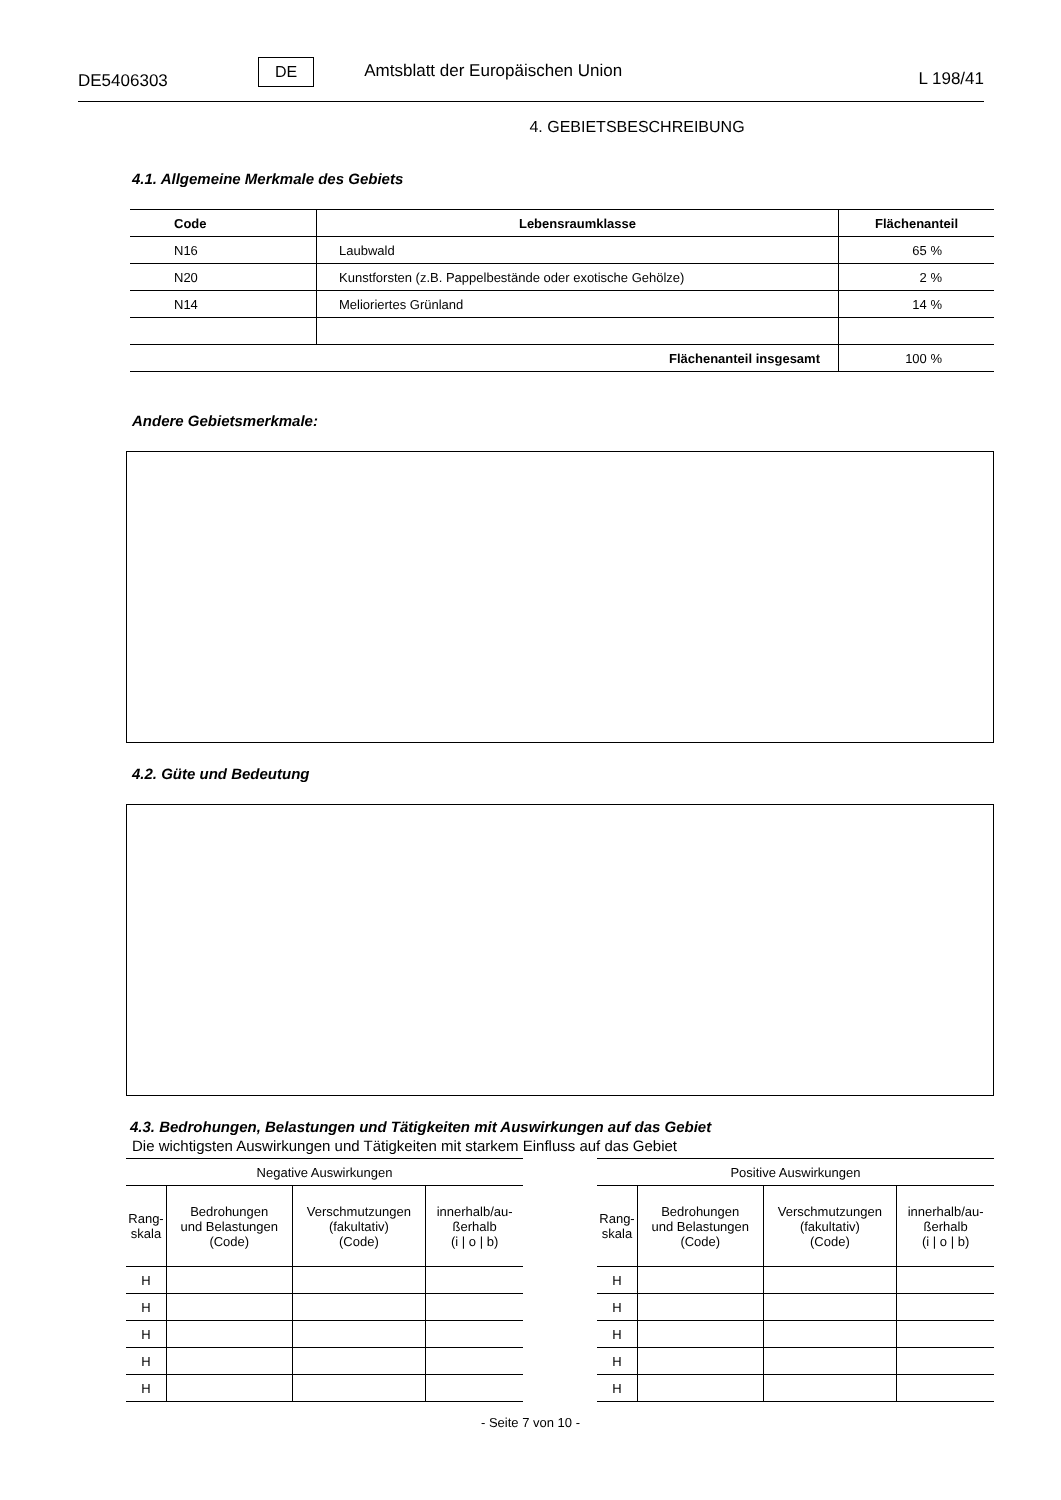DE5406303 DE Amtsblatt der Europäischen Union L 198/41
4. GEBIETSBESCHREIBUNG
4.1. Allgemeine Merkmale des Gebiets
| Code | Lebensraumklasse | Flächenanteil |
| --- | --- | --- |
| N16 | Laubwald | 65 % |
| N20 | Kunstforsten (z.B. Pappelbestände oder exotische Gehölze) | 2 % |
| N14 | Melioriertes Grünland | 14 % |
| Flächenanteil insgesamt | | 100 % |
Andere Gebietsmerkmale:
4.2. Güte und Bedeutung
4.3. Bedrohungen, Belastungen und Tätigkeiten mit Auswirkungen auf das Gebiet
Die wichtigsten Auswirkungen und Tätigkeiten mit starkem Einfluss auf das Gebiet
| Negative Auswirkungen | | | |
| --- | --- | --- | --- |
| Rang- skala | Bedrohungen und Belastungen (Code) | Verschmutzungen (fakultativ) (Code) | innerhalb/au- ßerhalb (i / o / b) |
| H | | | |
| H | | | |
| H | | | |
| H | | | |
| H | | | |
| Positive Auswirkungen | | | |
| --- | --- | --- | --- |
| Rang- skala | Bedrohungen und Belastungen (Code) | Verschmutzungen (fakultativ) (Code) | innerhalb/au- ßerhalb (i / o / b) |
| H | | | |
| H | | | |
| H | | | |
| H | | | |
| H | | | |
- Seite 7 von 10 -